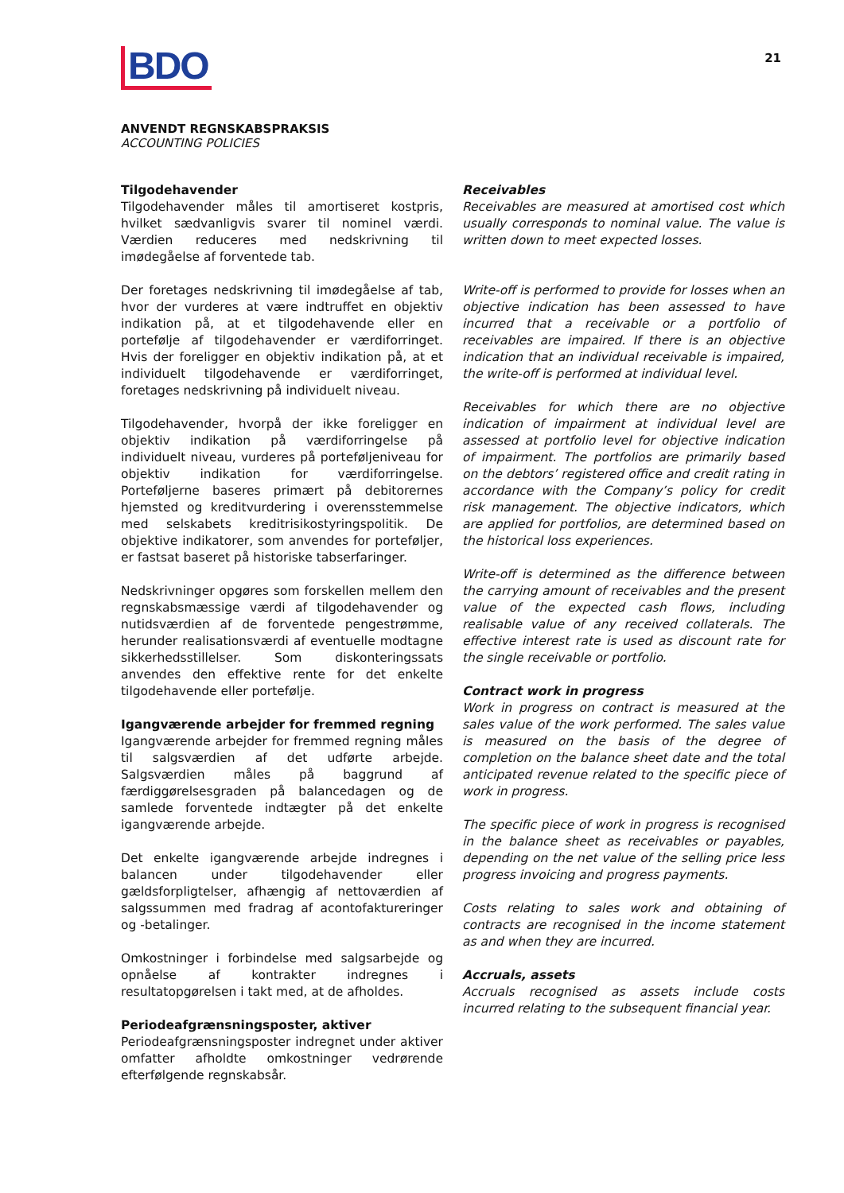BDO
21
ANVENDT REGNSKABSPRAKSIS
ACCOUNTING POLICIES
Tilgodehavender
Tilgodehavender måles til amortiseret kostpris, hvilket sædvanligvis svarer til nominel værdi. Værdien reduceres med nedskrivning til imødegåelse af forventede tab.
Der foretages nedskrivning til imødegåelse af tab, hvor der vurderes at være indtruffet en objektiv indikation på, at et tilgodehavende eller en portefølje af tilgodehavender er værdiforringet. Hvis der foreligger en objektiv indikation på, at et individuelt tilgodehavende er værdiforringet, foretages nedskrivning på individuelt niveau.
Tilgodehavender, hvorpå der ikke foreligger en objektiv indikation på værdiforringelse på individuelt niveau, vurderes på porteføljeniveau for objektiv indikation for værdiforringelse. Porteføljerne baseres primært på debitorernes hjemsted og kreditvurdering i overensstemmelse med selskabets kreditrisikostyringspolitik. De objektive indikatorer, som anvendes for porteføljer, er fastsat baseret på historiske tabserfaringer.
Nedskrivninger opgøres som forskellen mellem den regnskabsmæssige værdi af tilgodehavender og nutidsværdien af de forventede pengestrømme, herunder realisationsværdi af eventuelle modtagne sikkerhedsstillelser. Som diskonteringssats anvendes den effektive rente for det enkelte tilgodehavende eller portefølje.
Igangværende arbejder for fremmed regning
Igangværende arbejder for fremmed regning måles til salgsværdien af det udførte arbejde. Salgsværdien måles på baggrund af færdiggørelsesgraden på balancedagen og de samlede forventede indtægter på det enkelte igangværende arbejde.
Det enkelte igangværende arbejde indregnes i balancen under tilgodehavender eller gældsforpligtelser, afhængig af nettoværdien af salgssummen med fradrag af acontofaktureringer og -betalinger.
Omkostninger i forbindelse med salgsarbejde og opnåelse af kontrakter indregnes i resultatopgørelsen i takt med, at de afholdes.
Periodeafgrænsningsposter, aktiver
Periodeafgrænsningsposter indregnet under aktiver omfatter afholdte omkostninger vedrørende efterfølgende regnskabsår.
Receivables
Receivables are measured at amortised cost which usually corresponds to nominal value. The value is written down to meet expected losses.
Write-off is performed to provide for losses when an objective indication has been assessed to have incurred that a receivable or a portfolio of receivables are impaired. If there is an objective indication that an individual receivable is impaired, the write-off is performed at individual level.
Receivables for which there are no objective indication of impairment at individual level are assessed at portfolio level for objective indication of impairment. The portfolios are primarily based on the debtors’ registered office and credit rating in accordance with the Company’s policy for credit risk management. The objective indicators, which are applied for portfolios, are determined based on the historical loss experiences.
Write-off is determined as the difference between the carrying amount of receivables and the present value of the expected cash flows, including realisable value of any received collaterals. The effective interest rate is used as discount rate for the single receivable or portfolio.
Contract work in progress
Work in progress on contract is measured at the sales value of the work performed. The sales value is measured on the basis of the degree of completion on the balance sheet date and the total anticipated revenue related to the specific piece of work in progress.
The specific piece of work in progress is recognised in the balance sheet as receivables or payables, depending on the net value of the selling price less progress invoicing and progress payments.
Costs relating to sales work and obtaining of contracts are recognised in the income statement as and when they are incurred.
Accruals, assets
Accruals recognised as assets include costs incurred relating to the subsequent financial year.